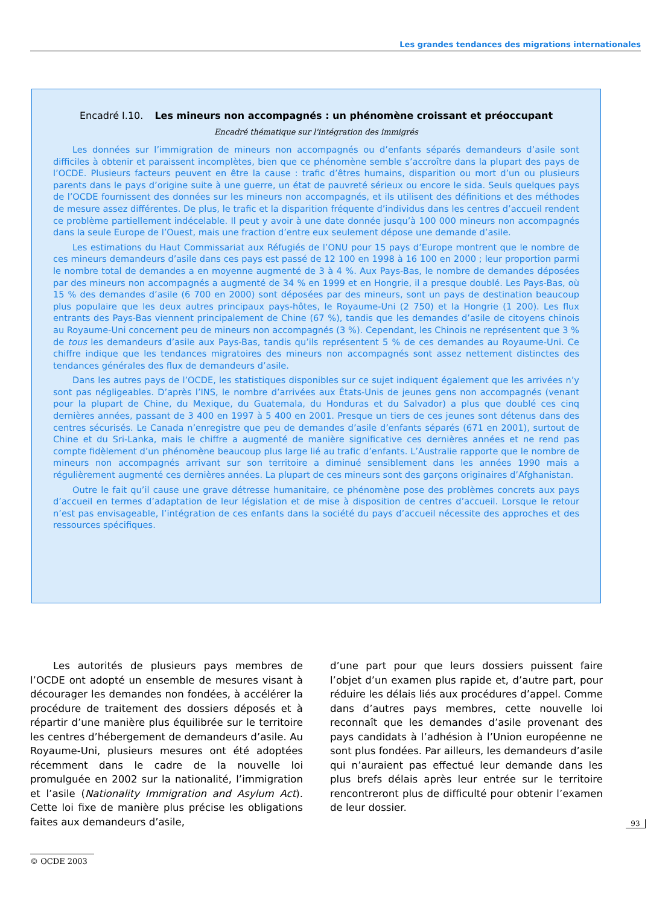Les grandes tendances des migrations internationales
Encadré I.10. Les mineurs non accompagnés : un phénomène croissant et préoccupant
Encadré thématique sur l'intégration des immigrés
Les données sur l’immigration de mineurs non accompagnés ou d’enfants séparés demandeurs d’asile sont difficiles à obtenir et paraissent incomplètes, bien que ce phénomène semble s’accroître dans la plupart des pays de l’OCDE. Plusieurs facteurs peuvent en être la cause : trafic d’êtres humains, disparition ou mort d’un ou plusieurs parents dans le pays d’origine suite à une guerre, un état de pauvreté sérieux ou encore le sida. Seuls quelques pays de l’OCDE fournissent des données sur les mineurs non accompagnés, et ils utilisent des définitions et des méthodes de mesure assez différentes. De plus, le trafic et la disparition fréquente d’individus dans les centres d’accueil rendent ce problème partiellement indécelable. Il peut y avoir à une date donnée jusqu’à 100 000 mineurs non accompagnés dans la seule Europe de l’Ouest, mais une fraction d’entre eux seulement dépose une demande d’asile.
Les estimations du Haut Commissariat aux Réfugiés de l’ONU pour 15 pays d’Europe montrent que le nombre de ces mineurs demandeurs d’asile dans ces pays est passé de 12 100 en 1998 à 16 100 en 2000 ; leur proportion parmi le nombre total de demandes a en moyenne augmenté de 3 à 4 %. Aux Pays-Bas, le nombre de demandes déposées par des mineurs non accompagnés a augmenté de 34 % en 1999 et en Hongrie, il a presque doublé. Les Pays-Bas, où 15 % des demandes d’asile (6 700 en 2000) sont déposées par des mineurs, sont un pays de destination beaucoup plus populaire que les deux autres principaux pays-hôtes, le Royaume-Uni (2 750) et la Hongrie (1 200). Les flux entrants des Pays-Bas viennent principalement de Chine (67 %), tandis que les demandes d’asile de citoyens chinois au Royaume-Uni concernent peu de mineurs non accompagnés (3 %). Cependant, les Chinois ne représentent que 3 % de tous les demandeurs d’asile aux Pays-Bas, tandis qu’ils représentent 5 % de ces demandes au Royaume-Uni. Ce chiffre indique que les tendances migratoires des mineurs non accompagnés sont assez nettement distinctes des tendances générales des flux de demandeurs d’asile.
Dans les autres pays de l’OCDE, les statistiques disponibles sur ce sujet indiquent également que les arrivées n’y sont pas négligeables. D’après l’INS, le nombre d’arrivées aux États-Unis de jeunes gens non accompagnés (venant pour la plupart de Chine, du Mexique, du Guatemala, du Honduras et du Salvador) a plus que doublé ces cinq dernières années, passant de 3 400 en 1997 à 5 400 en 2001. Presque un tiers de ces jeunes sont détenus dans des centres sécurisés. Le Canada n’enregistre que peu de demandes d’asile d’enfants séparés (671 en 2001), surtout de Chine et du Sri-Lanka, mais le chiffre a augmenté de manière significative ces dernières années et ne rend pas compte fidèlement d’un phénomène beaucoup plus large lié au trafic d’enfants. L’Australie rapporte que le nombre de mineurs non accompagnés arrivant sur son territoire a diminué sensiblement dans les années 1990 mais a régulièrement augmenté ces dernières années. La plupart de ces mineurs sont des garçons originaires d’Afghanistan.
Outre le fait qu’il cause une grave détresse humanitaire, ce phénomène pose des problèmes concrets aux pays d’accueil en termes d’adaptation de leur législation et de mise à disposition de centres d’accueil. Lorsque le retour n’est pas envisageable, l’intégration de ces enfants dans la société du pays d’accueil nécessite des approches et des ressources spécifiques.
Les autorités de plusieurs pays membres de l’OCDE ont adopté un ensemble de mesures visant à décourager les demandes non fondées, à accélérer la procédure de traitement des dossiers déposés et à répartir d’une manière plus équilibrée sur le territoire les centres d’hébergement de demandeurs d’asile. Au Royaume-Uni, plusieurs mesures ont été adoptées récemment dans le cadre de la nouvelle loi promulguée en 2002 sur la nationalité, l’immigration et l’asile (Nationality Immigration and Asylum Act). Cette loi fixe de manière plus précise les obligations faites aux demandeurs d’asile,
d’une part pour que leurs dossiers puissent faire l’objet d’un examen plus rapide et, d’autre part, pour réduire les délais liés aux procédures d’appel. Comme dans d’autres pays membres, cette nouvelle loi reconnaît que les demandes d’asile provenant des pays candidats à l’adhésion à l’Union européenne ne sont plus fondées. Par ailleurs, les demandeurs d’asile qui n’auraient pas effectué leur demande dans les plus brefs délais après leur entrée sur le territoire rencontreront plus de difficulté pour obtenir l’examen de leur dossier.
93
© OCDE 2003